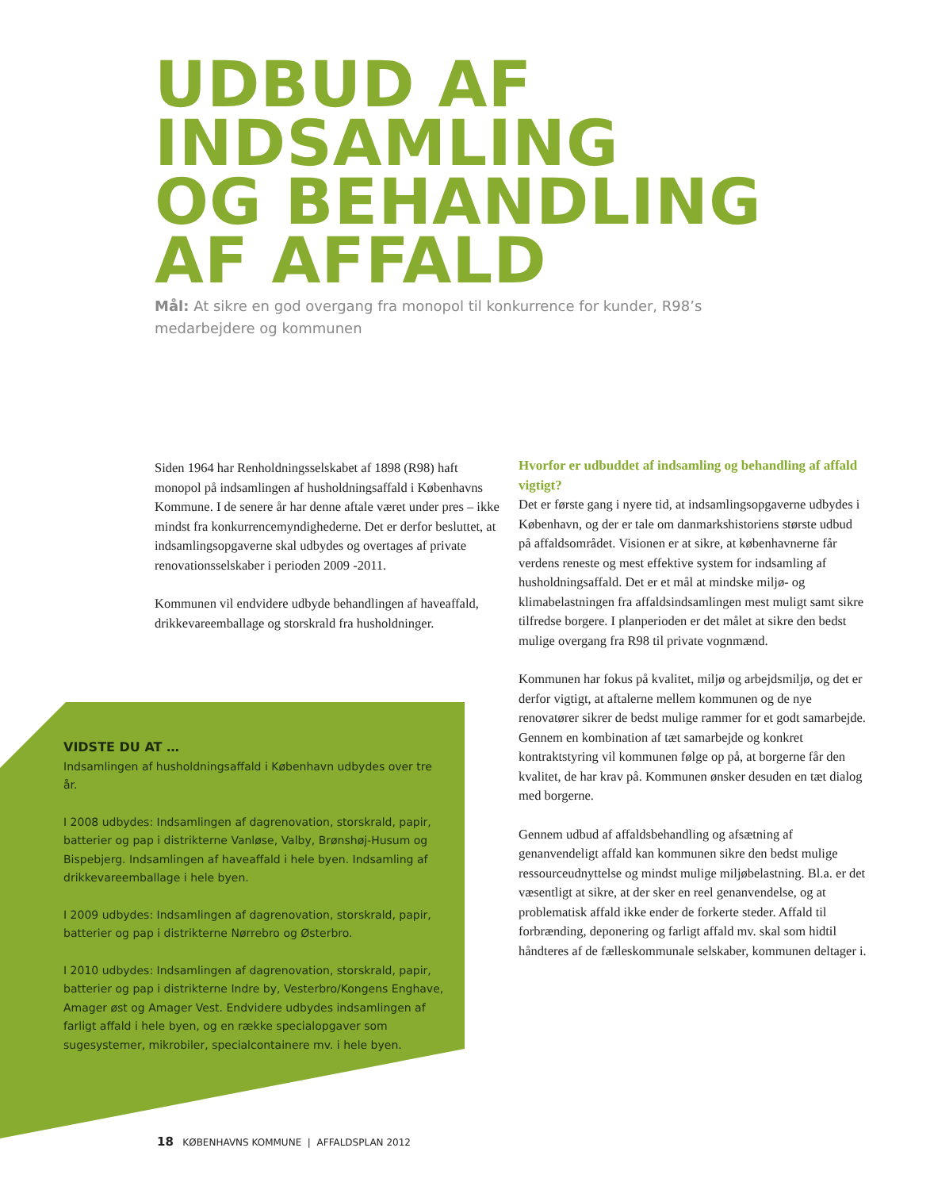UDBUD AF INDSAMLING
OG BEHANDLING
AF AFFALD
Mål: At sikre en god overgang fra monopol til konkurrence for kunder, R98’s medarbejdere og kommunen
Siden 1964 har Renholdningsselskabet af 1898 (R98) haft monopol på indsamlingen af husholdningsaffald i Københavns Kommune. I de senere år har denne aftale været under pres – ikke mindst fra konkurrencemyndighederne. Det er derfor besluttet, at indsamlingsopgaverne skal udbydes og overtages af private renovationsselskaber i perioden 2009 -2011.
Kommunen vil endvidere udbyde behandlingen af haveaffald, drikkevareemballage og storskrald fra husholdninger.
VIDSTE DU AT …
Indsamlingen af husholdningsaffald i København udbydes over tre år.
I 2008 udbydes: Indsamlingen af dagrenovation, storskrald, papir, batterier og pap i distrikterne Vanløse, Valby, Brønshøj-Husum og Bispebjerg. Indsamlingen af haveaffald i hele byen. Indsamling af drikkevareemballage i hele byen.
I 2009 udbydes: Indsamlingen af dagrenovation, storskrald, papir, batterier og pap i distrikterne Nørrebro og Østerbro.
I 2010 udbydes: Indsamlingen af dagrenovation, storskrald, papir, batterier og pap i distrikterne Indre by, Vesterbro/Kongens Enghave, Amager øst og Amager Vest. Endvidere udbydes indsamlingen af farligt affald i hele byen, og en række specialopgaver som sugesystemer, mikrobiler, specialcontainere mv. i hele byen.
Hvorfor er udbuddet af indsamling og behandling af affald vigtigt?
Det er første gang i nyere tid, at indsamlingsopgaverne udbydes i København, og der er tale om danmarkshistoriens største udbud på affaldsområdet. Visionen er at sikre, at københavnerne får verdens reneste og mest effektive system for indsamling af husholdningsaffald. Det er et mål at mindske miljø- og klimabelastningen fra affaldsindsamlingen mest muligt samt sikre tilfredse borgere. I planperioden er det målet at sikre den bedst mulige overgang fra R98 til private vognmænd.
Kommunen har fokus på kvalitet, miljø og arbejdsmiljø, og det er derfor vigtigt, at aftalerne mellem kommunen og de nye renovatører sikrer de bedst mulige rammer for et godt samarbejde. Gennem en kombination af tæt samarbejde og konkret kontraktstyring vil kommunen følge op på, at borgerne får den kvalitet, de har krav på. Kommunen ønsker desuden en tæt dialog med borgerne.
Gennem udbud af affaldsbehandling og afsætning af genanvendeligt affald kan kommunen sikre den bedst mulige ressourceudnyttelse og mindst mulige miljøbelastning. Bl.a. er det væsentligt at sikre, at der sker en reel genanvendelse, og at problematisk affald ikke ender de forkerte steder. Affald til forbrænding, deponering og farligt affald mv. skal som hidtil håndteres af de fælleskommunale selskaber, kommunen deltager i.
18 KØBENHAVNS KOMMUNE | AFFALDSPLAN 2012